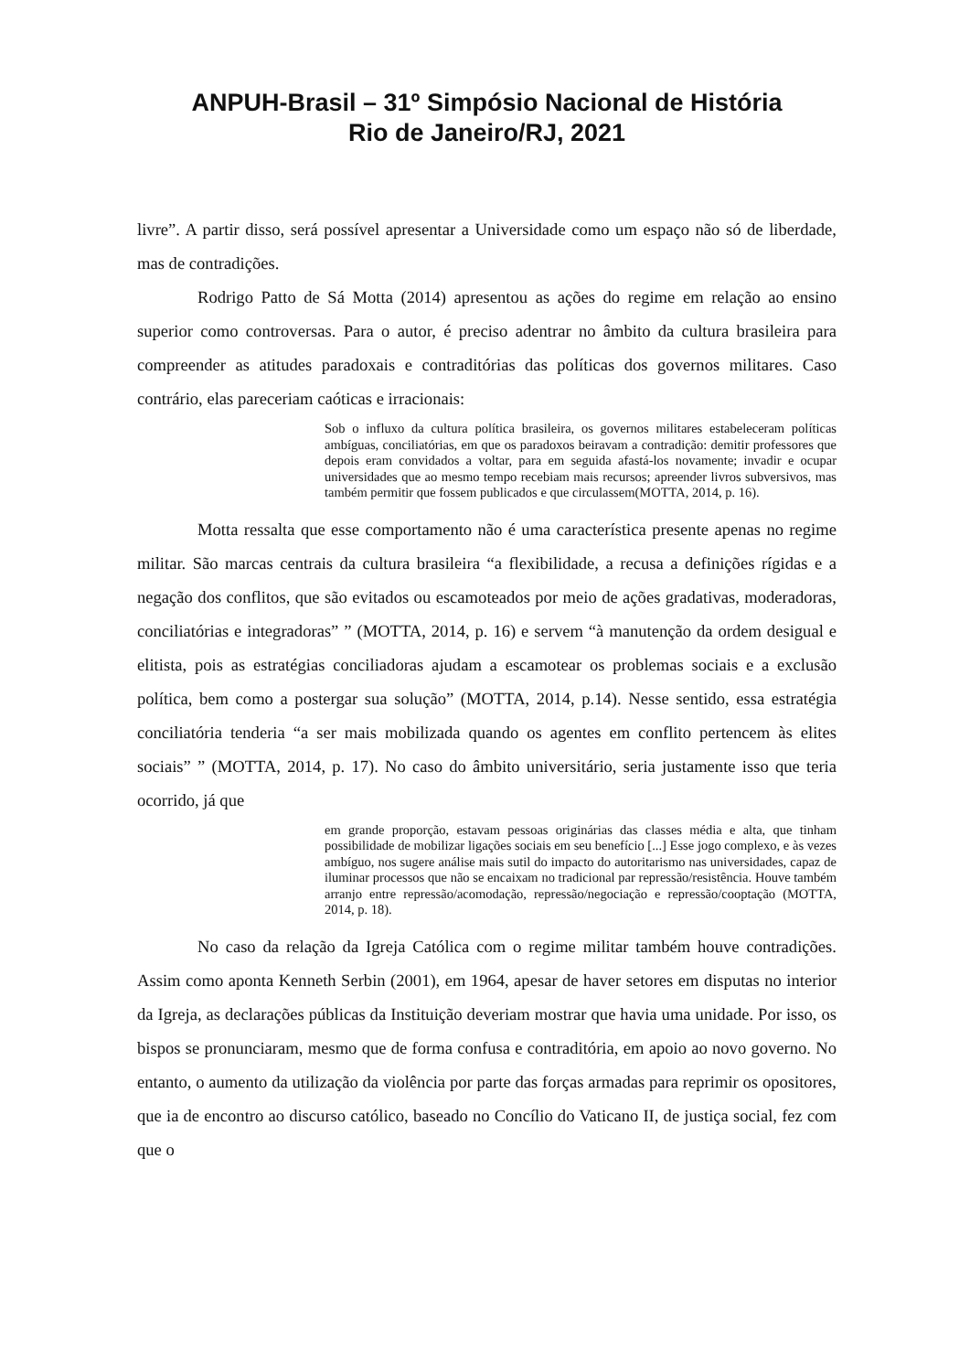ANPUH-Brasil – 31º Simpósio Nacional de História
Rio de Janeiro/RJ, 2021
livre”. A partir disso, será possível apresentar a Universidade como um espaço não só de liberdade, mas de contradições.
Rodrigo Patto de Sá Motta (2014) apresentou as ações do regime em relação ao ensino superior como controversas. Para o autor, é preciso adentrar no âmbito da cultura brasileira para compreender as atitudes paradoxais e contraditórias das políticas dos governos militares. Caso contrário, elas pareceriam caóticas e irracionais:
Sob o influxo da cultura política brasileira, os governos militares estabeleceram políticas ambíguas, conciliatórias, em que os paradoxos beiravam a contradição: demitir professores que depois eram convidados a voltar, para em seguida afastá-los novamente; invadir e ocupar universidades que ao mesmo tempo recebiam mais recursos; apreender livros subversivos, mas também permitir que fossem publicados e que circulassem(MOTTA, 2014, p. 16).
Motta ressalta que esse comportamento não é uma característica presente apenas no regime militar. São marcas centrais da cultura brasileira “a flexibilidade, a recusa a definições rígidas e a negação dos conflitos, que são evitados ou escamoteados por meio de ações gradativas, moderadoras, conciliatórias e integradoras” ” (MOTTA, 2014, p. 16) e servem “à manutenção da ordem desigual e elitista, pois as estratégias conciliadoras ajudam a escamotear os problemas sociais e a exclusão política, bem como a postergar sua solução” (MOTTA, 2014, p.14). Nesse sentido, essa estratégia conciliatória tenderia “a ser mais mobilizada quando os agentes em conflito pertencem às elites sociais” ” (MOTTA, 2014, p. 17). No caso do âmbito universitário, seria justamente isso que teria ocorrido, já que
em grande proporção, estavam pessoas originárias das classes média e alta, que tinham possibilidade de mobilizar ligações sociais em seu benefício [...] Esse jogo complexo, e às vezes ambíguo, nos sugere análise mais sutil do impacto do autoritarismo nas universidades, capaz de iluminar processos que não se encaixam no tradicional par repressão/resistência. Houve também arranjo entre repressão/acomodação, repressão/negociação e repressão/cooptação (MOTTA, 2014, p. 18).
No caso da relação da Igreja Católica com o regime militar também houve contradições. Assim como aponta Kenneth Serbin (2001), em 1964, apesar de haver setores em disputas no interior da Igreja, as declarações públicas da Instituição deveriam mostrar que havia uma unidade. Por isso, os bispos se pronunciaram, mesmo que de forma confusa e contraditória, em apoio ao novo governo. No entanto, o aumento da utilização da violência por parte das forças armadas para reprimir os opositores, que ia de encontro ao discurso católico, baseado no Concílio do Vaticano II, de justiça social, fez com que o